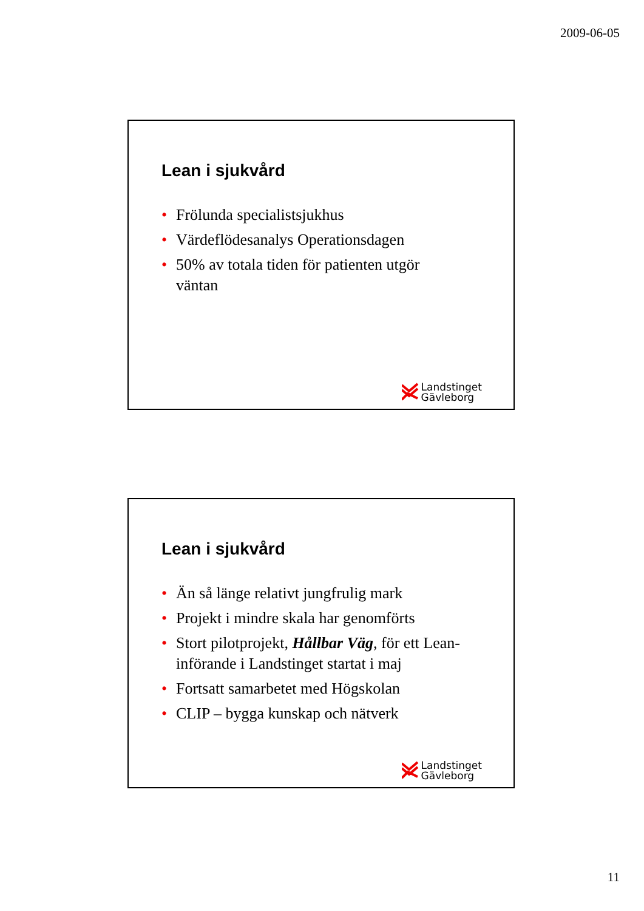2009-06-05
Lean i sjukvård
• Frölunda specialistsjukhus
• Värdeflödesanalys Operationsdagen
• 50% av totala tiden för patienten utgör väntan
Landstinget
Gävleborg
Lean i sjukvård
• Än så länge relativt jungfrulig mark
• Projekt i mindre skala har genomförts
• Stort pilotprojekt, Hållbar Väg, för ett Lean-införande i Landstinget startat i maj
• Fortsatt samarbetet med Högskolan
• CLIP – bygga kunskap och nätverk
Landstinget
Gävleborg
11